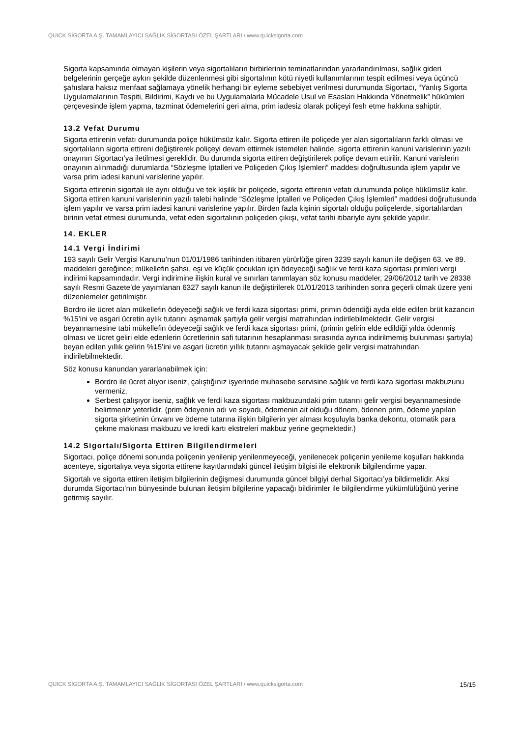QUICK SİGORTA A.Ş. TAMAMLAYICI SAĞLIK SİGORTASI ÖZEL ŞARTLARI / www.quicksigorta.com
Sigorta kapsamında olmayan kişilerin veya sigortalıların birbirlerinin teminatlarından yararlandırılması, sağlık gideri belgelerinin gerçeğe aykırı şekilde düzenlenmesi gibi sigortalının kötü niyetli kullanımlarının tespit edilmesi veya üçüncü şahıslara haksız menfaat sağlamaya yönelik herhangi bir eyleme sebebiyet verilmesi durumunda Sigortacı, “Yanlış Sigorta Uygulamalarının Tespiti, Bildirimi, Kaydı ve bu Uygulamalarla Mücadele Usul ve Esasları Hakkında Yönetmelik” hükümleri çerçevesinde işlem yapma, tazminat ödemelerini geri alma, prim iadesiz olarak poliçeyi fesh etme hakkına sahiptir.
13.2 Vefat Durumu
Sigorta ettirenin vefatı durumunda poliçe hükümsüz kalır. Sigorta ettiren ile poliçede yer alan sigortalıların farklı olması ve sigortalıların sigorta ettireni değiştirerek poliçeyi devam ettirmek istemeleri halinde, sigorta ettirenin kanuni varislerinin yazılı onayının Sigortacı’ya iletilmesi gereklidir. Bu durumda sigorta ettiren değiştirilerek poliçe devam ettirilir. Kanuni varislerin onayının alınmadığı durumlarda “Sözleşme İptalleri ve Poliçeden Çıkış İşlemleri” maddesi doğrultusunda işlem yapılır ve varsa prim iadesi kanuni varislerine yapılır.
Sigorta ettirenin sigortalı ile aynı olduğu ve tek kişilik bir poliçede, sigorta ettirenin vefatı durumunda poliçe hükümsüz kalır. Sigorta ettiren kanuni varislerinin yazılı talebi halinde “Sözleşme İptalleri ve Poliçeden Çıkış İşlemleri” maddesi doğrultusunda işlem yapılır ve varsa prim iadesi kanuni varislerine yapılır. Birden fazla kişinin sigortalı olduğu poliçelerde, sigortalılardan birinin vefat etmesi durumunda, vefat eden sigortalının poliçeden çıkışı, vefat tarihi itibariyle aynı şekilde yapılır.
14. EKLER
14.1 Vergi İndirimi
193 sayılı Gelir Vergisi Kanunu’nun 01/01/1986 tarihinden itibaren yürürlüğe giren 3239 sayılı kanun ile değişen 63. ve 89. maddeleri gereğince; mükellefin şahsı, eşi ve küçük çocukları için ödeyeceği sağlık ve ferdi kaza sigortası primleri vergi indirimi kapsamındadır. Vergi indirimine ilişkin kural ve sınırları tanımlayan söz konusu maddeler, 29/06/2012 tarih ve 28338 sayılı Resmi Gazete’de yayımlanan 6327 sayılı kanun ile değiştirilerek 01/01/2013 tarihinden sonra geçerli olmak üzere yeni düzenlemeler getirilmiştir.
Bordro ile ücret alan mükellefin ödeyeceği sağlık ve ferdi kaza sigortası primi, primin ödendiği ayda elde edilen brüt kazancın %15’ini ve asgari ücretin aylık tutarını aşmamak şartıyla gelir vergisi matrahından indirilebilmektedir. Gelir vergisi beyannamesine tabi mükellefin ödeyeceği sağlık ve ferdi kaza sigortası primi, (primin gelirin elde edildiği yılda ödenmiş olması ve ücret geliri elde edenlerin ücretlerinin safi tutarının hesaplanması sırasında ayrıca indirilmemiş bulunması şartıyla) beyan edilen yıllık gelirin %15’ini ve asgari ücretin yıllık tutarını aşmayacak şekilde gelir vergisi matrahından indirilebilmektedir.
Söz konusu kanundan yararlanabilmek için:
Bordro ile ücret alıyor iseniz, çalıştığınız işyerinde muhasebe servisine sağlık ve ferdi kaza sigortası makbuzunu vermeniz,
Serbest çalışıyor iseniz, sağlık ve ferdi kaza sigortası makbuzundaki prim tutarını gelir vergisi beyannamesinde belirtmeniz yeterlidir. (prim ödeyenin adı ve soyadı, ödemenin ait olduğu dönem, ödenen prim, ödeme yapılan sigorta şirketinin ünvanı ve ödeme tutarına ilişkin bilgilerin yer alması koşuluyla banka dekontu, otomatik para çekme makinası makbuzu ve kredi kartı ekstreleri makbuz yerine geçmektedir.)
14.2 Sigortalı/Sigorta Ettiren Bilgilendirmeleri
Sigortacı, poliçe dönemi sonunda poliçenin yenilenip yenilenmeyeceği, yenilenecek poliçenin yenileme koşulları hakkında acenteye, sigortalıya veya sigorta ettirene kayıtlarındaki güncel iletişim bilgisi ile elektronik bilgilendirme yapar.
Sigortalı ve sigorta ettiren iletişim bilgilerinin değişmesi durumunda güncel bilgiyi derhal Sigortacı’ya bildirmelidir. Aksi durumda Sigortacı’nın bünyesinde bulunan iletişim bilgilerine yapacağı bildirimler ile bilgilendirme yükümlülüğünü yerine getirmiş sayılır.
QUICK SİGORTA A.Ş. TAMAMLAYICI SAĞLIK SİGORTASI ÖZEL ŞARTLARI / www.quicksigorta.com 15/15